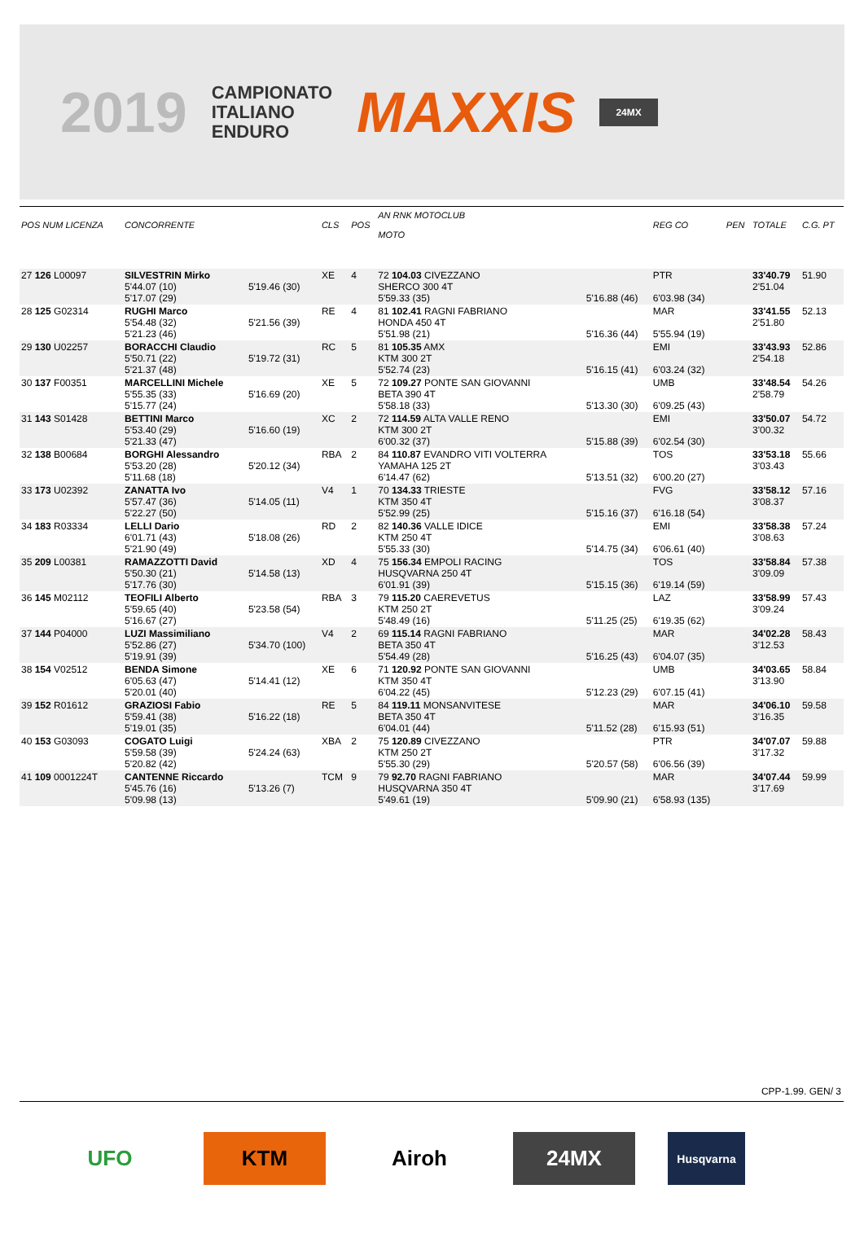2019
CAMPIONATO
ITALIANO
ENDURO
MAXXIS
24MX
| POS NUM LICENZA | CONCORRENTE | | CLS | POS | AN RNK MOTOCLUB MOTO | | REG CO | PEN | TOTALE | C.G. PT |
| --- | --- | --- | --- | --- | --- | --- | --- | --- | --- | --- |
| 27 126 L00097 | SILVESTRIN Mirko 5'44.07 (10) 5'17.07 (29) | 5'19.46 (30) | XE | 4 | 72 104.03 CIVEZZANO SHERCO 300 4T 5'59.33 (35) | 5'16.88 (46) | PTR 6'03.98 (34) | | 33'40.79 2'51.04 | 51.90 |
| 28 125 G02314 | RUGHI Marco 5'54.48 (32) 5'21.23 (46) | 5'21.56 (39) | RE | 4 | 81 102.41 RAGNI FABRIANO HONDA 450 4T 5'51.98 (21) | 5'16.36 (44) | MAR 5'55.94 (19) | | 33'41.55 2'51.80 | 52.13 |
| 29 130 U02257 | BORACCHI Claudio 5'50.71 (22) 5'21.37 (48) | 5'19.72 (31) | RC | 5 | 81 105.35 AMX KTM 300 2T 5'52.74 (23) | 5'16.15 (41) | EMI 6'03.24 (32) | | 33'43.93 2'54.18 | 52.86 |
| 30 137 F00351 | MARCELLINI Michele 5'55.35 (33) 5'15.77 (24) | 5'16.69 (20) | XE | 5 | 72 109.27 PONTE SAN GIOVANNI BETA 390 4T 5'58.18 (33) | 5'13.30 (30) | UMB 6'09.25 (43) | | 33'48.54 2'58.79 | 54.26 |
| 31 143 S01428 | BETTINI Marco 5'53.40 (29) 5'21.33 (47) | 5'16.60 (19) | XC | 2 | 72 114.59 ALTA VALLE RENO KTM 300 2T 6'00.32 (37) | 5'15.88 (39) | EMI 6'02.54 (30) | | 33'50.07 3'00.32 | 54.72 |
| 32 138 B00684 | BORGHI Alessandro 5'53.20 (28) 5'11.68 (18) | 5'20.12 (34) | RBA | 2 | 84 110.87 EVANDRO VITI VOLTERRA YAMAHA 125 2T 6'14.47 (62) | 5'13.51 (32) | TOS 6'00.20 (27) | | 33'53.18 3'03.43 | 55.66 |
| 33 173 U02392 | ZANATTA Ivo 5'57.47 (36) 5'22.27 (50) | 5'14.05 (11) | V4 | 1 | 70 134.33 TRIESTE KTM 350 4T 5'52.99 (25) | 5'15.16 (37) | FVG 6'16.18 (54) | | 33'58.12 3'08.37 | 57.16 |
| 34 183 R03334 | LELLI Dario 6'01.71 (43) 5'21.90 (49) | 5'18.08 (26) | RD | 2 | 82 140.36 VALLE IDICE KTM 250 4T 5'55.33 (30) | 5'14.75 (34) | EMI 6'06.61 (40) | | 33'58.38 3'08.63 | 57.24 |
| 35 209 L00381 | RAMAZZOTTI David 5'50.30 (21) 5'17.76 (30) | 5'14.58 (13) | XD | 4 | 75 156.34 EMPOLI RACING HUSQVARNA 250 4T 6'01.91 (39) | 5'15.15 (36) | TOS 6'19.14 (59) | | 33'58.84 3'09.09 | 57.38 |
| 36 145 M02112 | TEOFILI Alberto 5'59.65 (40) 5'16.67 (27) | 5'23.58 (54) | RBA | 3 | 79 115.20 CAEREVETUS KTM 250 2T 5'48.49 (16) | 5'11.25 (25) | LAZ 6'19.35 (62) | | 33'58.99 3'09.24 | 57.43 |
| 37 144 P04000 | LUZI Massimiliano 5'52.86 (27) 5'19.91 (39) | 5'34.70 (100) | V4 | 2 | 69 115.14 RAGNI FABRIANO BETA 350 4T 5'54.49 (28) | 5'16.25 (43) | MAR 6'04.07 (35) | | 34'02.28 3'12.53 | 58.43 |
| 38 154 V02512 | BENDA Simone 6'05.63 (47) 5'20.01 (40) | 5'14.41 (12) | XE | 6 | 71 120.92 PONTE SAN GIOVANNI KTM 350 4T 6'04.22 (45) | 5'12.23 (29) | UMB 6'07.15 (41) | | 34'03.65 3'13.90 | 58.84 |
| 39 152 R01612 | GRAZIOSI Fabio 5'59.41 (38) 5'19.01 (35) | 5'16.22 (18) | RE | 5 | 84 119.11 MONSANVITESE BETA 350 4T 6'04.01 (44) | 5'11.52 (28) | MAR 6'15.93 (51) | | 34'06.10 3'16.35 | 59.58 |
| 40 153 G03093 | COGATO Luigi 5'59.58 (39) 5'20.82 (42) | 5'24.24 (63) | XBA | 2 | 75 120.89 CIVEZZANO KTM 250 2T 5'55.30 (29) | 5'20.57 (58) | PTR 6'06.56 (39) | | 34'07.07 3'17.32 | 59.88 |
| 41 109 0001224T | CANTENNE Riccardo 5'45.76 (16) 5'09.98 (13) | 5'13.26 (7) | TCM | 9 | 79 92.70 RAGNI FABRIANO HUSQVARNA 350 4T 5'49.61 (19) | 5'09.90 (21) | MAR 6'58.93 (135) | | 34'07.44 3'17.69 | 59.99 |
CPP-1.99. GEN/ 3
UFO KTM Airoh 24MX
Husqvarna